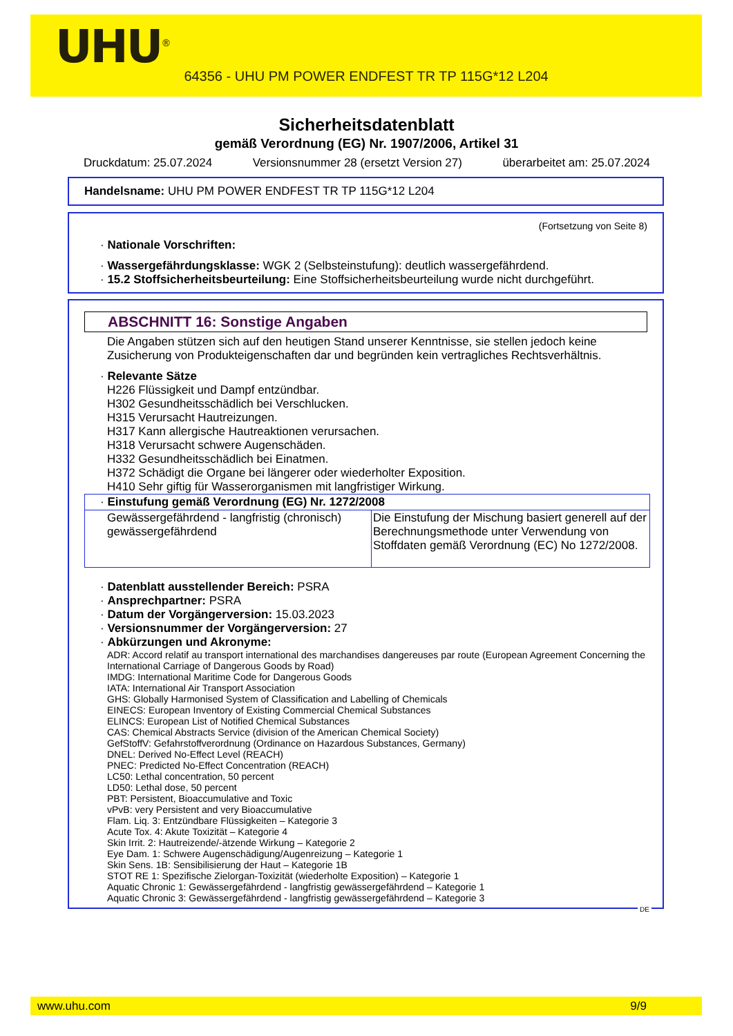UHU<sup>®</sup>
64356 - UHU PM POWER ENDFEST TR TP 115G*12 L204
Sicherheitsdatenblatt
gemäß Verordnung (EG) Nr. 1907/2006, Artikel 31
Druckdatum: 25.07.2024 Versionsnummer 28 (ersetzt Version 27) überarbeitet am: 25.07.2024
Handelsname: UHU PM POWER ENDFEST TR TP 115G*12 L204
(Fortsetzung von Seite 8)
· Nationale Vorschriften:
· Wassergefährdungsklasse: WGK 2 (Selbsteinstufung): deutlich wassergefährdend.
· 15.2 Stoffsicherheitsbeurteilung: Eine Stoffsicherheitsbeurteilung wurde nicht durchgeführt.
ABSCHNITT 16: Sonstige Angaben
Die Angaben stützen sich auf den heutigen Stand unserer Kenntnisse, sie stellen jedoch keine Zusicherung von Produkteigenschaften dar und begründen kein vertragliches Rechtsverhältnis.
· Relevante Sätze
H226 Flüssigkeit und Dampf entzündbar.
H302 Gesundheitsschädlich bei Verschlucken.
H315 Verursacht Hautreizungen.
H317 Kann allergische Hautreaktionen verursachen.
H318 Verursacht schwere Augenschäden.
H332 Gesundheitsschädlich bei Einatmen.
H372 Schädigt die Organe bei längerer oder wiederholter Exposition.
H410 Sehr giftig für Wasserorganismen mit langfristiger Wirkung.
| · Einstufung gemäß Verordnung (EG) Nr. 1272/2008 | |
| Gewässergefährdend - langfristig (chronisch) gewässergefährdend | Die Einstufung der Mischung basiert generell auf der Berechnungsmethode unter Verwendung von Stoffdaten gemäß Verordnung (EC) No 1272/2008. |
· Datenblatt ausstellender Bereich: PSRA
· Ansprechpartner: PSRA
· Datum der Vorgängerversion: 15.03.2023
· Versionsnummer der Vorgängerversion: 27
· Abkürzungen und Akronyme:
ADR: Accord relatif au transport international des marchandises dangereuses par route (European Agreement Concerning the International Carriage of Dangerous Goods by Road)
IMDG: International Maritime Code for Dangerous Goods
IATA: International Air Transport Association
GHS: Globally Harmonised System of Classification and Labelling of Chemicals
EINECS: European Inventory of Existing Commercial Chemical Substances
ELINCS: European List of Notified Chemical Substances
CAS: Chemical Abstracts Service (division of the American Chemical Society)
GefStoffV: Gefahrstoffverordnung (Ordinance on Hazardous Substances, Germany)
DNEL: Derived No-Effect Level (REACH)
PNEC: Predicted No-Effect Concentration (REACH)
LC50: Lethal concentration, 50 percent
LD50: Lethal dose, 50 percent
PBT: Persistent, Bioaccumulative and Toxic
vPvB: very Persistent and very Bioaccumulative
Flam. Liq. 3: Entzündbare Flüssigkeiten – Kategorie 3
Acute Tox. 4: Akute Toxizität – Kategorie 4
Skin Irrit. 2: Hautreizende/-ätzende Wirkung – Kategorie 2
Eye Dam. 1: Schwere Augenschädigung/Augenreizung – Kategorie 1
Skin Sens. 1B: Sensibilisierung der Haut – Kategorie 1B
STOT RE 1: Spezifische Zielorgan-Toxizität (wiederholte Exposition) – Kategorie 1
Aquatic Chronic 1: Gewässergefährdend - langfristig gewässergefährdend – Kategorie 1
Aquatic Chronic 3: Gewässergefährdend - langfristig gewässergefährdend – Kategorie 3
DE
www.uhu.com 9/9